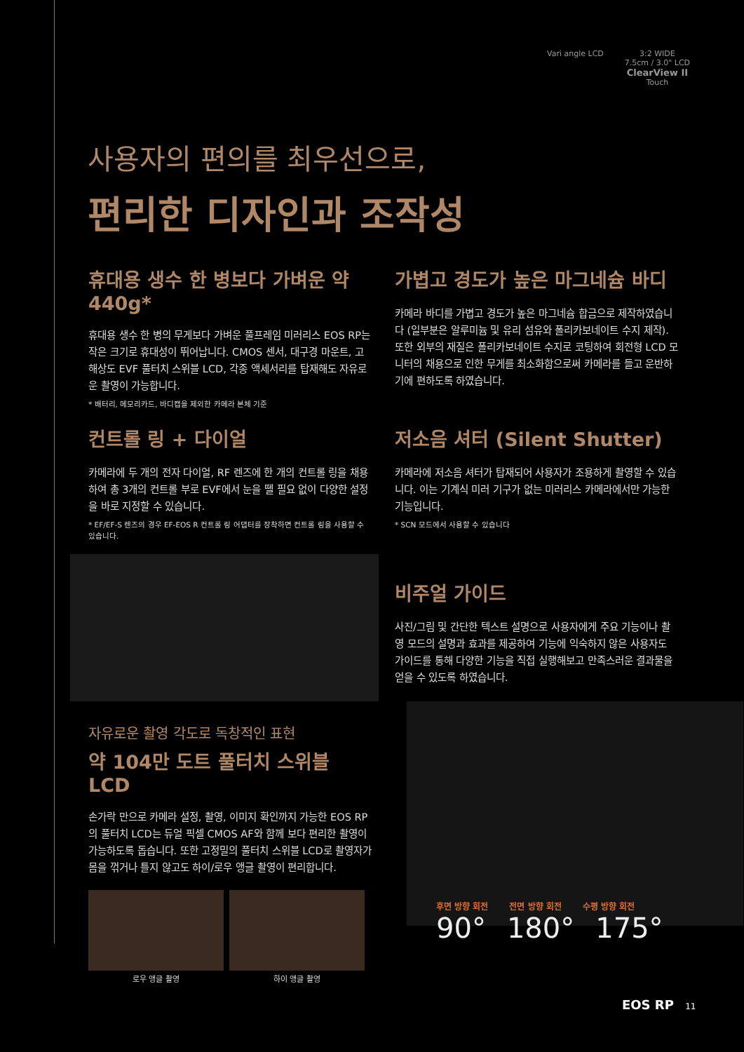Vari angle LCD 3:2 WIDE
7.5cm / 3.0" LCD
ClearView II
Touch
사용자의 편의를 최우선으로,
편리한 디자인과 조작성
휴대용 생수 한 병보다 가벼운 약 440g*
휴대용 생수 한 병의 무게보다 가벼운 풀프레임 미러리스 EOS RP는 작은 크기로 휴대성이 뛰어납니다. CMOS 센서, 대구경 마운트, 고해상도 EVF 풀터치 스위블 LCD, 각종 액세서리를 탑재해도 자유로운 촬영이 가능합니다.
* 배터리, 메모리카드, 바디캡을 제외한 카메라 본체 기준
가볍고 경도가 높은 마그네슘 바디
카메라 바디를 가볍고 경도가 높은 마그네슘 합금으로 제작하였습니다 (일부분은 알루미늄 및 유리 섬유와 폴리카보네이트 수지 제작). 또한 외부의 재질은 폴리카보네이트 수지로 코팅하여 회전형 LCD 모니터의 채용으로 인한 무게를 최소화함으로써 카메라를 들고 운반하기에 편하도록 하였습니다.
컨트롤 링 + 다이얼
카메라에 두 개의 전자 다이얼, RF 렌즈에 한 개의 컨트롤 링을 채용하여 총 3개의 컨트롤 부로 EVF에서 눈을 뗄 필요 없이 다양한 설정을 바로 지정할 수 있습니다.
* EF/EF-S 렌즈의 경우 EF-EOS R 컨트롤 링 어댑터를 장착하면 컨트롤 링을 사용할 수 있습니다.
저소음 셔터 (Silent Shutter)
카메라에 저소음 셔터가 탑재되어 사용자가 조용하게 촬영할 수 있습니다. 이는 기계식 미러 기구가 없는 미러리스 카메라에서만 가능한 기능입니다.
* SCN 모드에서 사용할 수 있습니다
비주얼 가이드
사진/그림 및 간단한 텍스트 설명으로 사용자에게 주요 기능이나 촬영 모드의 설명과 효과를 제공하여 기능에 익숙하지 않은 사용자도 가이드를 통해 다양한 기능을 직접 실행해보고 만족스러운 결과물을 얻을 수 있도록 하였습니다.
자유로운 촬영 각도로 독창적인 표현
약 104만 도트 풀터치 스위블 LCD
손가락 만으로 카메라 설정, 촬영, 이미지 확인까지 가능한 EOS RP의 풀터치 LCD는 듀얼 픽셀 CMOS AF와 함께 보다 편리한 촬영이 가능하도록 돕습니다. 또한 고정밀의 풀터치 스위블 LCD로 촬영자가 몸을 꺾거나 틀지 않고도 하이/로우 앵글 촬영이 편리합니다.
로우 앵글 촬영
하이 앵글 촬영
후면 방향 회전 전면 방향 회전 수평 방향 회전
90° 180° 175°
EOS RP 11